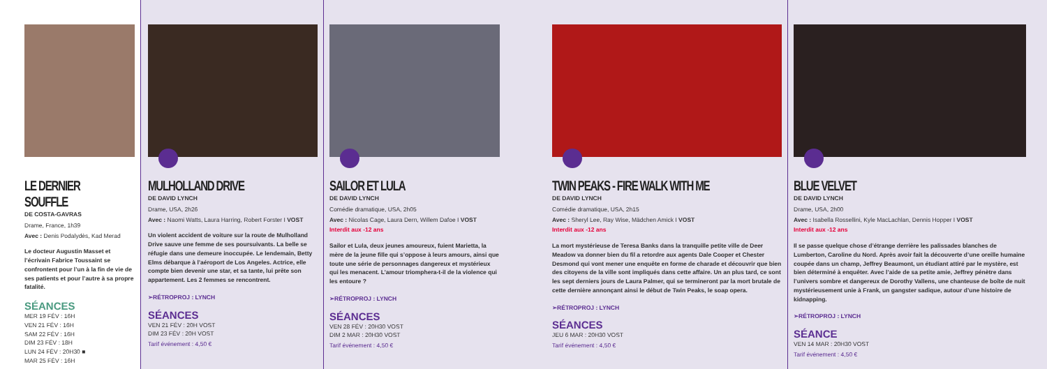LE DERNIER SOUFFLE
DE COSTA-GAVRAS
Drame, France, 1h39
Avec : Denis Podalydès, Kad Merad
Le docteur Augustin Masset et l’écrivain Fabrice Toussaint se confrontent pour l’un à la fin de vie de ses patients et pour l’autre à sa propre fatalité.
SÉANCES
MER 19 FÉV : 16H
VEN 21 FÉV : 16H
SAM 22 FÉV : 16H
DIM 23 FÉV : 18H
LUN 24 FÉV : 20H30 ■
MAR 25 FÉV : 16H
MULHOLLAND DRIVE
DE DAVID LYNCH
Drame, USA, 2h26
Avec : Naomi Watts, Laura Harring, Robert Forster I VOST
Un violent accident de voiture sur la route de Mulholland Drive sauve une femme de ses poursuivants. La belle se réfugie dans une demeure inoccupée. Le lendemain, Betty Elms débarque à l’aéroport de Los Angeles. Actrice, elle compte bien devenir une star, et sa tante, lui prête son appartement. Les 2 femmes se rencontrent.
➢RÉTROPROJ : LYNCH
SÉANCES
VEN 21 FÉV : 20H VOST
DIM 23 FÉV : 20H VOST
Tarif événement : 4,50 €
SAILOR ET LULA
DE DAVID LYNCH
Comédie dramatique, USA, 2h05
Avec : Nicolas Cage, Laura Dern, Willem Dafoe I VOST
Interdit aux -12 ans
Sailor et Lula, deux jeunes amoureux, fuient Marietta, la mère de la jeune fille qui s’oppose à leurs amours, ainsi que toute une série de personnages dangereux et mystérieux qui les menacent. L’amour triomphera-t-il de la violence qui les entoure ?
➢RÉTROPROJ : LYNCH
SÉANCES
VEN 28 FÉV : 20H30 VOST
DIM 2 MAR : 20H30 VOST
Tarif événement : 4,50 €
TWIN PEAKS - FIRE WALK WITH ME
DE DAVID LYNCH
Comédie dramatique, USA, 2h15
Avec : Sheryl Lee, Ray Wise, Mädchen Amick I VOST
Interdit aux -12 ans
La mort mystérieuse de Teresa Banks dans la tranquille petite ville de Deer Meadow va donner bien du fil a retordre aux agents Dale Cooper et Chester Desmond qui vont mener une enquête en forme de charade et découvrir que bien des citoyens de la ville sont impliqués dans cette affaire. Un an plus tard, ce sont les sept derniers jours de Laura Palmer, qui se termineront par la mort brutale de cette dernière annonçant ainsi le début de Twin Peaks, le soap opera.
➢RÉTROPROJ : LYNCH
SÉANCES
JEU 6 MAR : 20H30 VOST
Tarif événement : 4,50 €
BLUE VELVET
DE DAVID LYNCH
Drame, USA, 2h00
Avec : Isabella Rossellini, Kyle MacLachlan, Dennis Hopper I VOST
Interdit aux -12 ans
Il se passe quelque chose d’étrange derrière les palissades blanches de Lumberton, Caroline du Nord. Après avoir fait la découverte d’une oreille humaine coupée dans un champ, Jeffrey Beaumont, un étudiant attiré par le mystère, est bien déterminé à enquêter. Avec l’aide de sa petite amie, Jeffrey pénètre dans l’univers sombre et dangereux de Dorothy Vallens, une chanteuse de boîte de nuit mystérieusement unie à Frank, un gangster sadique, autour d’une histoire de kidnapping.
➢RÉTROPROJ : LYNCH
SÉANCE
VEN 14 MAR : 20H30 VOST
Tarif événement : 4,50 €